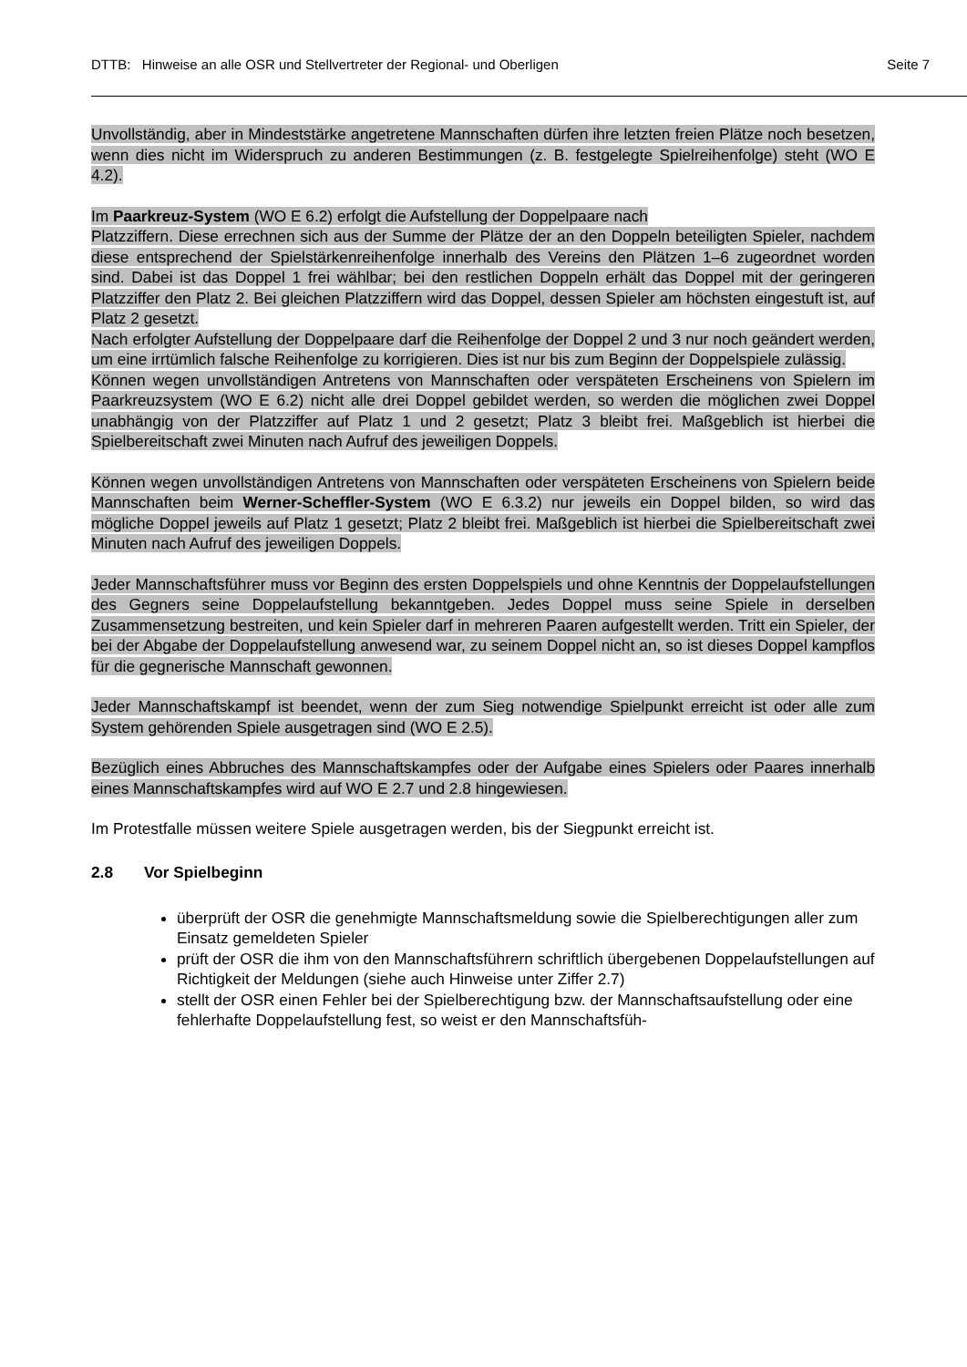DTTB: Hinweise an alle OSR und Stellvertreter der Regional- und Oberligen Seite 7
Unvollständig, aber in Mindeststärke angetretene Mannschaften dürfen ihre letzten freien Plätze noch besetzen, wenn dies nicht im Widerspruch zu anderen Bestimmungen (z. B. festgelegte Spielreihenfolge) steht (WO E 4.2).
Im Paarkreuz-System (WO E 6.2) erfolgt die Aufstellung der Doppelpaare nach
Platzziffern. Diese errechnen sich aus der Summe der Plätze der an den Doppeln beteiligten Spieler, nachdem diese entsprechend der Spielstärkenreihenfolge innerhalb des Vereins den Plätzen 1–6 zugeordnet worden sind. Dabei ist das Doppel 1 frei wählbar; bei den restlichen Doppeln erhält das Doppel mit der geringeren Platzziffer den Platz 2. Bei gleichen Platzziffern wird das Doppel, dessen Spieler am höchsten eingestuft ist, auf Platz 2 gesetzt.
Nach erfolgter Aufstellung der Doppelpaare darf die Reihenfolge der Doppel 2 und 3 nur noch geändert werden, um eine irrtümlich falsche Reihenfolge zu korrigieren. Dies ist nur bis zum Beginn der Doppelspiele zulässig.
Können wegen unvollständigen Antretens von Mannschaften oder verspäteten Erscheinens von Spielern im Paarkreuzsystem (WO E 6.2) nicht alle drei Doppel gebildet werden, so werden die möglichen zwei Doppel unabhängig von der Platzziffer auf Platz 1 und 2 gesetzt; Platz 3 bleibt frei. Maßgeblich ist hierbei die Spielbereitschaft zwei Minuten nach Aufruf des jeweiligen Doppels.
Können wegen unvollständigen Antretens von Mannschaften oder verspäteten Erscheinens von Spielern beide Mannschaften beim Werner-Scheffler-System (WO E 6.3.2) nur jeweils ein Doppel bilden, so wird das mögliche Doppel jeweils auf Platz 1 gesetzt; Platz 2 bleibt frei. Maßgeblich ist hierbei die Spielbereitschaft zwei Minuten nach Aufruf des jeweiligen Doppels.
Jeder Mannschaftsführer muss vor Beginn des ersten Doppelspiels und ohne Kenntnis der Doppelaufstellungen des Gegners seine Doppelaufstellung bekanntgeben. Jedes Doppel muss seine Spiele in derselben Zusammensetzung bestreiten, und kein Spieler darf in mehreren Paaren aufgestellt werden. Tritt ein Spieler, der bei der Abgabe der Doppelaufstellung anwesend war, zu seinem Doppel nicht an, so ist dieses Doppel kampflos für die gegnerische Mannschaft gewonnen.
Jeder Mannschaftskampf ist beendet, wenn der zum Sieg notwendige Spielpunkt erreicht ist oder alle zum System gehörenden Spiele ausgetragen sind (WO E 2.5).
Bezüglich eines Abbruches des Mannschaftskampfes oder der Aufgabe eines Spielers oder Paares innerhalb eines Mannschaftskampfes wird auf WO E 2.7 und 2.8 hingewiesen.
Im Protestfalle müssen weitere Spiele ausgetragen werden, bis der Siegpunkt erreicht ist.
2.8 Vor Spielbeginn
überprüft der OSR die genehmigte Mannschaftsmeldung sowie die Spielberechtigungen aller zum Einsatz gemeldeten Spieler
prüft der OSR die ihm von den Mannschaftsführern schriftlich übergebenen Doppelaufstellungen auf Richtigkeit der Meldungen (siehe auch Hinweise unter Ziffer 2.7)
stellt der OSR einen Fehler bei der Spielberechtigung bzw. der Mannschaftsaufstellung oder eine fehlerhafte Doppelaufstellung fest, so weist er den Mannschaftsfüh-